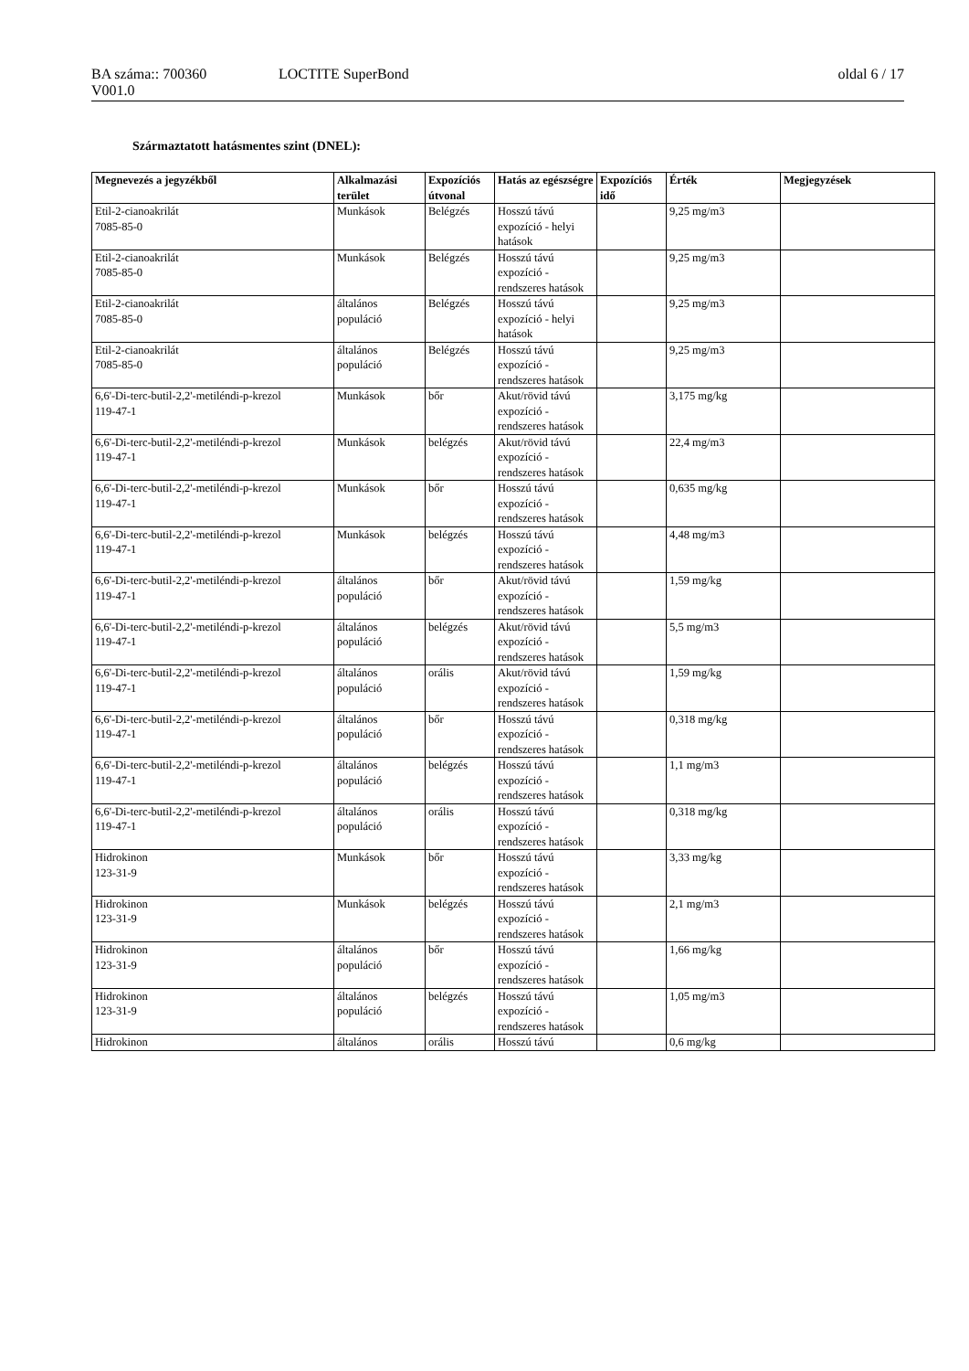BA száma:: 700360 LOCTITE SuperBond oldal 6 / 17
V001.0
Származtatott hatásmentes szint (DNEL):
| Megnevezés a jegyzékből | Alkalmazási terület | Expozíciós útvonal | Hatás az egészségre | Expozíciós idő | Érték | Megjegyzések |
| --- | --- | --- | --- | --- | --- | --- |
| Etil-2-cianoakrilát 7085-85-0 | Munkások | Belégzés | Hosszú távú expozíció - helyi hatások | | 9,25 mg/m3 | |
| Etil-2-cianoakrilát 7085-85-0 | Munkások | Belégzés | Hosszú távú expozíció - rendszeres hatások | | 9,25 mg/m3 | |
| Etil-2-cianoakrilát 7085-85-0 | általános populáció | Belégzés | Hosszú távú expozíció - helyi hatások | | 9,25 mg/m3 | |
| Etil-2-cianoakrilát 7085-85-0 | általános populáció | Belégzés | Hosszú távú expozíció - rendszeres hatások | | 9,25 mg/m3 | |
| 6,6'-Di-terc-butil-2,2'-metiléndi-p-krezol 119-47-1 | Munkások | bőr | Akut/rövid távú expozíció - rendszeres hatások | | 3,175 mg/kg | |
| 6,6'-Di-terc-butil-2,2'-metiléndi-p-krezol 119-47-1 | Munkások | belégzés | Akut/rövid távú expozíció - rendszeres hatások | | 22,4 mg/m3 | |
| 6,6'-Di-terc-butil-2,2'-metiléndi-p-krezol 119-47-1 | Munkások | bőr | Hosszú távú expozíció - rendszeres hatások | | 0,635 mg/kg | |
| 6,6'-Di-terc-butil-2,2'-metiléndi-p-krezol 119-47-1 | Munkások | belégzés | Hosszú távú expozíció - rendszeres hatások | | 4,48 mg/m3 | |
| 6,6'-Di-terc-butil-2,2'-metiléndi-p-krezol 119-47-1 | általános populáció | bőr | Akut/rövid távú expozíció - rendszeres hatások | | 1,59 mg/kg | |
| 6,6'-Di-terc-butil-2,2'-metiléndi-p-krezol 119-47-1 | általános populáció | belégzés | Akut/rövid távú expozíció - rendszeres hatások | | 5,5 mg/m3 | |
| 6,6'-Di-terc-butil-2,2'-metiléndi-p-krezol 119-47-1 | általános populáció | orális | Akut/rövid távú expozíció - rendszeres hatások | | 1,59 mg/kg | |
| 6,6'-Di-terc-butil-2,2'-metiléndi-p-krezol 119-47-1 | általános populáció | bőr | Hosszú távú expozíció - rendszeres hatások | | 0,318 mg/kg | |
| 6,6'-Di-terc-butil-2,2'-metiléndi-p-krezol 119-47-1 | általános populáció | belégzés | Hosszú távú expozíció - rendszeres hatások | | 1,1 mg/m3 | |
| 6,6'-Di-terc-butil-2,2'-metiléndi-p-krezol 119-47-1 | általános populáció | orális | Hosszú távú expozíció - rendszeres hatások | | 0,318 mg/kg | |
| Hidrokinon 123-31-9 | Munkások | bőr | Hosszú távú expozíció - rendszeres hatások | | 3,33 mg/kg | |
| Hidrokinon 123-31-9 | Munkások | belégzés | Hosszú távú expozíció - rendszeres hatások | | 2,1 mg/m3 | |
| Hidrokinon 123-31-9 | általános populáció | bőr | Hosszú távú expozíció - rendszeres hatások | | 1,66 mg/kg | |
| Hidrokinon 123-31-9 | általános populáció | belégzés | Hosszú távú expozíció - rendszeres hatások | | 1,05 mg/m3 | |
| Hidrokinon | általános | orális | Hosszú távú | | 0,6 mg/kg | |